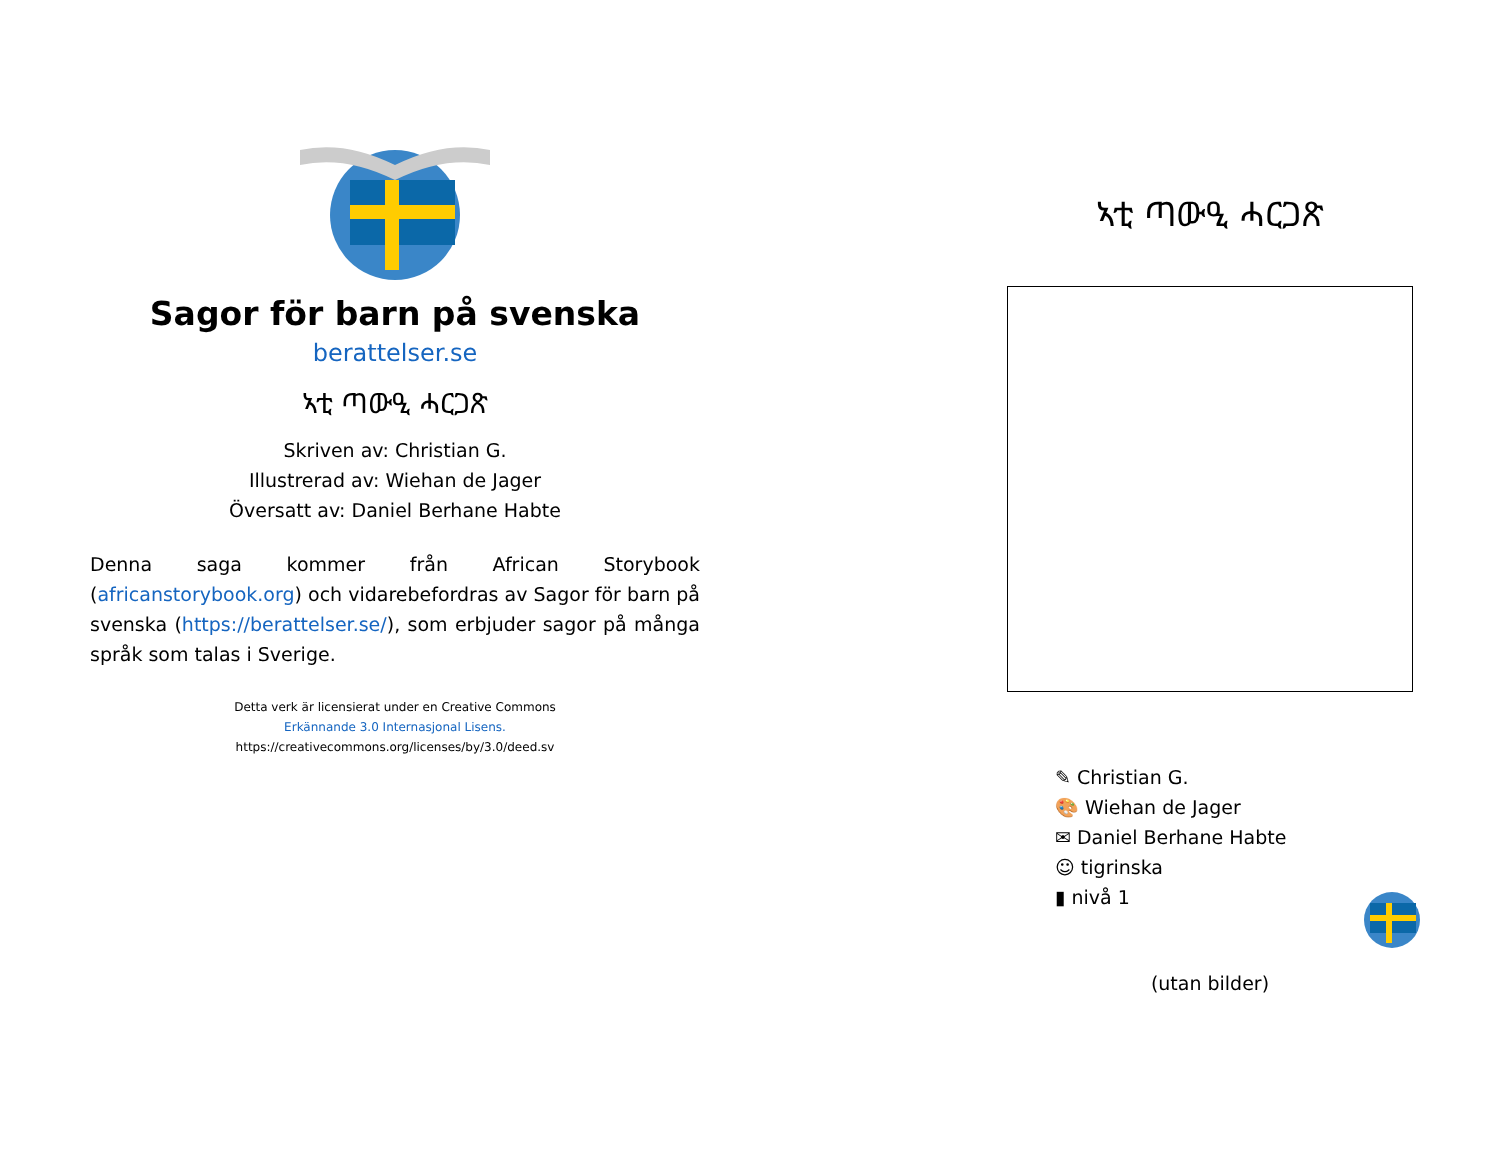Sagor för barn på svenska
berattelser.se
ኣቲ ጣውዒ ሓርጋጽ
Skriven av: Christian G.
Illustrerad av: Wiehan de Jager
Översatt av: Daniel Berhane Habte
Denna saga kommer från African Storybook (africanstorybook.org) och vidarebefordras av Sagor för barn på svenska (https://berattelser.se/), som erbjuder sagor på många språk som talas i Sverige.
Detta verk är licensierat under en Creative Commons
Erkännande 3.0 Internasjonal Lisens.
https://creativecommons.org/licenses/by/3.0/deed.sv
ኣቲ ጣውዒ ሓርጋጽ
✎ Christian G.
🎨 Wiehan de Jager
✉ Daniel Berhane Habte
☺ tigrinska
▮ nivå 1
(utan bilder)